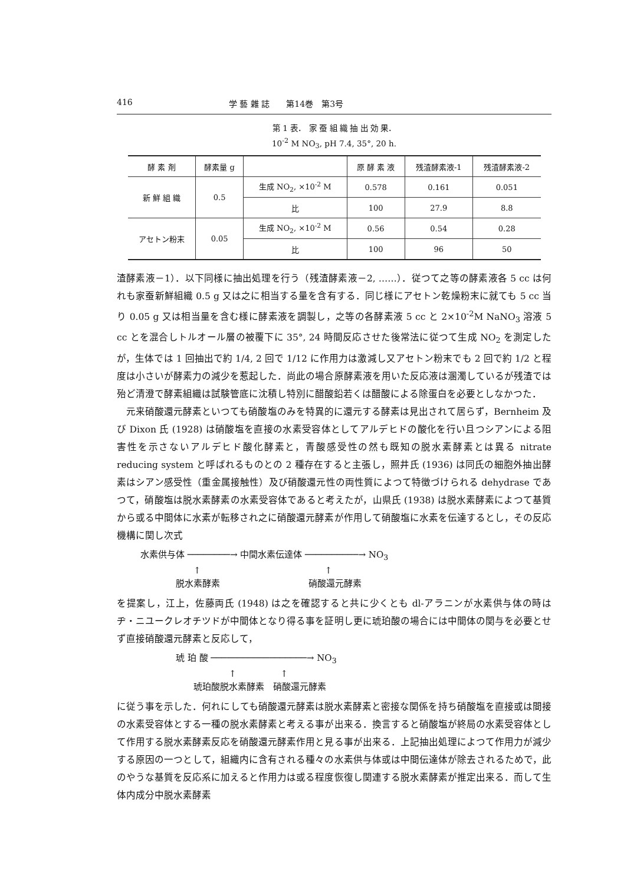416 学 藝 雜 誌　　第14巻　第3号
第 1 表．　家 蚕 組 織 抽 出 効 果．
10<sup>-2</sup> M NO<sub>3</sub>, pH 7.4, 35°, 20 h.
| 酵 素 剤 | 酵素量 g | | 原 酵 素 液 | 残渣酵素液-1 | 残渣酵素液-2 |
| --- | --- | --- | --- | --- | --- |
| 新 鮮 組 織 | 0.5 | 生成 NO<sub>2</sub>, ×10<sup>-2</sup> M | 0.578 | 0.161 | 0.051 |
| | | 比 | 100 | 27.9 | 8.8 |
| アセトン粉末 | 0.05 | 生成 NO<sub>2</sub>, ×10<sup>-2</sup> M | 0.56 | 0.54 | 0.28 |
| | | 比 | 100 | 96 | 50 |
渣酵素液－1）．以下同様に抽出処理を行う（残渣酵素液－2, ……）．従つて之等の酵素液各 5 cc は何れも家蚕新鮮組織 0.5 g 又は之に相当する量を含有する．同じ様にアセトン乾燥粉末に就ても 5 cc 当り 0.05 g 又は相当量を含む様に酵素液を調製し，之等の各酵素液 5 cc と 2×10<sup>-2</sup>M NaNO<sub>3</sub> 溶液 5 cc とを混合しトルオール層の被覆下に 35°, 24 時間反応させた後常法に従つて生成 NO<sub>2</sub> を測定したが，生体では 1 回抽出で約 1/4, 2 回で 1/12 に作用力は激減し又アセトン粉末でも 2 回で約 1/2 と程度は小さいが酵素力の減少を惹起した．尚此の場合原酵素液を用いた反応液は溷濁しているが残渣では殆ど清澄で酵素組織は試験管底に沈積し特別に醋酸鉛若くは醋酸による除蛋白を必要としなかつた．
　元来硝酸還元酵素といつても硝酸塩のみを特異的に還元する酵素は見出されて居らず，Bernheim 及び Dixon 氏 (1928) は硝酸塩を直接の水素受容体としてアルデヒドの酸化を行い且つシアンによる阻害性を示さないアルデヒド酸化酵素と，青酸感受性の然も既知の脱水素酵素とは異る nitrate reducing system と呼ばれるものとの 2 種存在すると主張し，照井氏 (1936) は同氏の細胞外抽出酵素はシアン感受性（重金属接触性）及び硝酸還元性の両性質によつて特徴づけられる dehydrase であつて，硝酸塩は脱水素酵素の水素受容体であると考えたが，山県氏 (1938) は脱水素酵素によつて基質から或る中間体に水素が転移され之に硝酸還元酵素が作用して硝酸塩に水素を伝達するとし，その反応機構に関し次式
水素供与体 ────────→ 中間水素伝達体 ──────────→ NO<sub>3</sub>
　　　　　　↑　　　　　　　　　　　　　　↑
　　　　脱水素酵素　　　　　　　　　　硝酸還元酵素
を提案し，江上，佐藤両氏 (1948) は之を確認すると共に少くとも dl-アラニンが水素供与体の時はヂ・ニユークレオチツドが中間体となり得る事を証明し更に琥珀酸の場合には中間体の関与を必要とせず直接硝酸還元酵素と反応して，
　　　　琥 珀 酸 ──────────────────→ NO<sub>3</sub>
　　　　　　　　　　↑　　　　　↑
　　　　　　琥珀酸脱水素酵素　硝酸還元酵素
に従う事を示した．何れにしても硝酸還元酵素は脱水素酵素と密接な関係を持ち硝酸塩を直接或は間接の水素受容体とする一種の脱水素酵素と考える事が出来る．換言すると硝酸塩が終局の水素受容体として作用する脱水素酵素反応を硝酸還元酵素作用と見る事が出来る．上記抽出処理によつて作用力が減少する原因の一つとして，組織内に含有される種々の水素供与体或は中間伝達体が除去されるためで，此のやうな基質を反応系に加えると作用力は或る程度恢復し関連する脱水素酵素が推定出来る．而して生体内成分中脱水素酵素